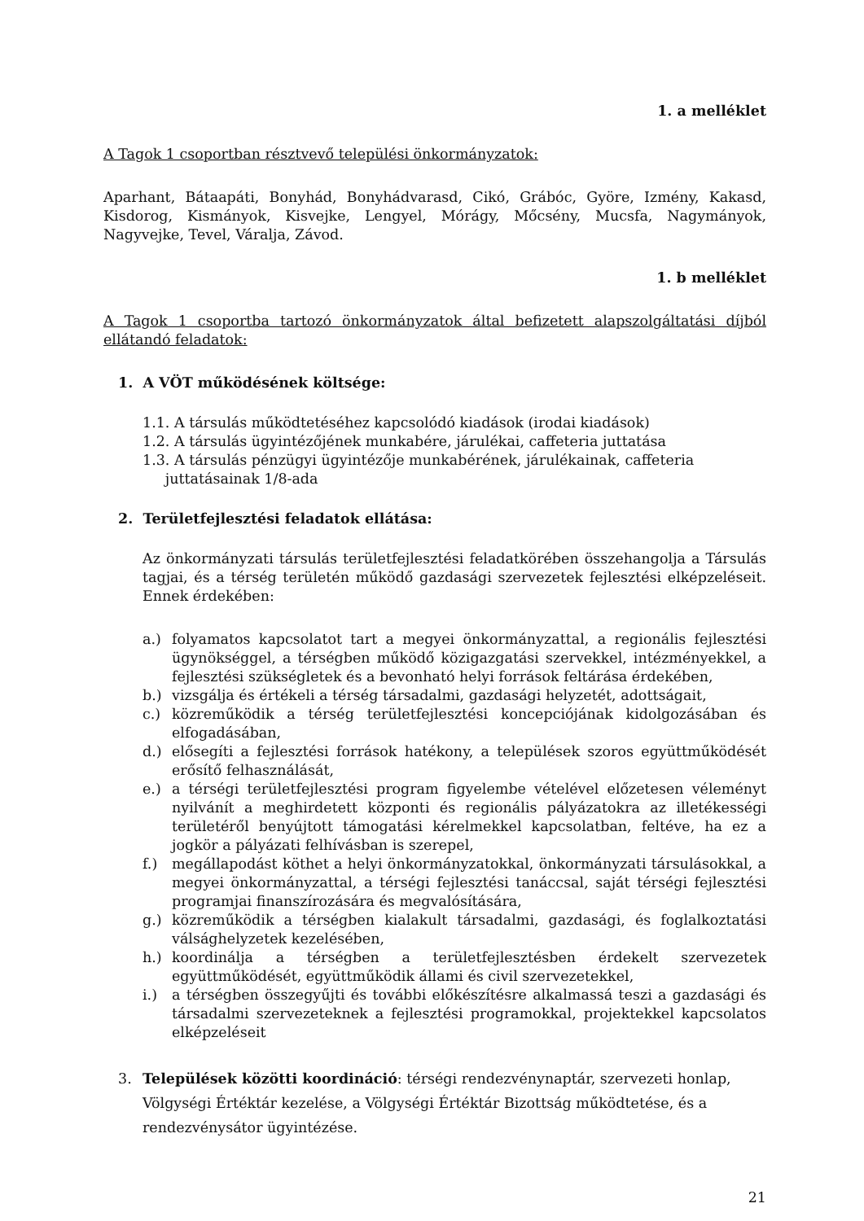1. a melléklet
A Tagok 1 csoportban résztvevő települési önkormányzatok:
Aparhant, Bátaapáti, Bonyhád, Bonyhádvarasd, Cikó, Grábóc, Györe, Izmény, Kakasd, Kisdorog, Kismányok, Kisvejke, Lengyel, Mórágy, Mőcsény, Mucsfa, Nagymányok, Nagyvejke, Tevel, Váralja, Závod.
1. b melléklet
A Tagok 1 csoportba tartozó önkormányzatok által befizetett alapszolgáltatási díjból ellátandó feladatok:
1. A VÖT működésének költsége:
1.1. A társulás működtetéséhez kapcsolódó kiadások (irodai kiadások)
1.2. A társulás ügyintézőjének munkabére, járulékai, caffeteria juttatása
1.3. A társulás pénzügyi ügyintézője munkabérének, járulékainak, caffeteria
juttatásainak 1/8-ada
2. Területfejlesztési feladatok ellátása:
Az önkormányzati társulás területfejlesztési feladatkörében összehangolja a Társulás tagjai, és a térség területén működő gazdasági szervezetek fejlesztési elképzeléseit. Ennek érdekében:
a.) folyamatos kapcsolatot tart a megyei önkormányzattal, a regionális fejlesztési ügynökséggel, a térségben működő közigazgatási szervekkel, intézményekkel, a fejlesztési szükségletek és a bevonható helyi források feltárása érdekében,
b.) vizsgálja és értékeli a térség társadalmi, gazdasági helyzetét, adottságait,
c.) közreműködik a térség területfejlesztési koncepciójának kidolgozásában és elfogadásában,
d.) elősegíti a fejlesztési források hatékony, a települések szoros együttműködését erősítő felhasználását,
e.) a térségi területfejlesztési program figyelembe vételével előzetesen véleményt nyilvánít a meghirdetett központi és regionális pályázatokra az illetékességi területéről benyújtott támogatási kérelmekkel kapcsolatban, feltéve, ha ez a jogkör a pályázati felhívásban is szerepel,
f.) megállapodást köthet a helyi önkormányzatokkal, önkormányzati társulásokkal, a megyei önkormányzattal, a térségi fejlesztési tanáccsal, saját térségi fejlesztési programjai finanszírozására és megvalósítására,
g.) közreműködik a térségben kialakult társadalmi, gazdasági, és foglalkoztatási válsághelyzetek kezelésében,
h.) koordinálja a térségben a területfejlesztésben érdekelt szervezetek együttműködését, együttműködik állami és civil szervezetekkel,
i.) a térségben összegyűjti és további előkészítésre alkalmassá teszi a gazdasági és társadalmi szervezeteknek a fejlesztési programokkal, projektekkel kapcsolatos elképzeléseit
3. Települések közötti koordináció: térségi rendezvénynaptár, szervezeti honlap, Völgységi Értéktár kezelése, a Völgységi Értéktár Bizottság működtetése, és a rendezvénysátor ügyintézése.
21